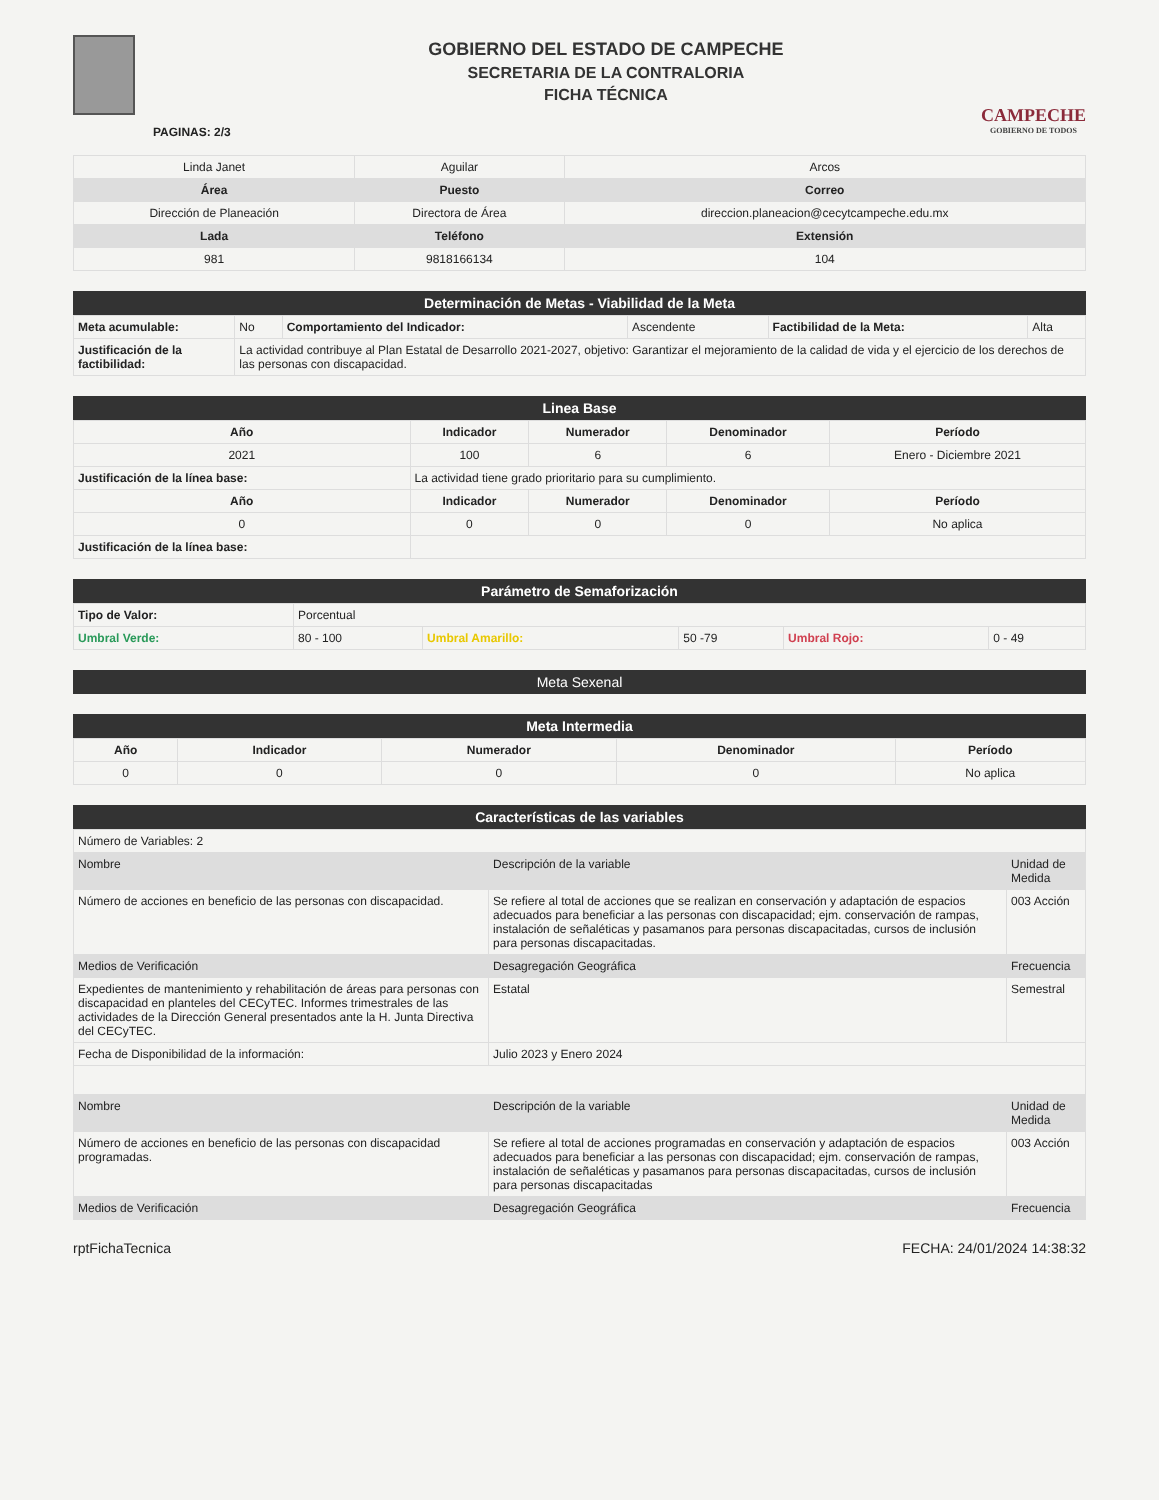PAGINAS: 2/3
GOBIERNO DEL ESTADO DE CAMPECHE
SECRETARIA DE LA CONTRALORIA
FICHA TÉCNICA
CAMPECHE
GOBIERNO DE TODOS
| Linda Janet | Aguilar | Arcos |
| Área | Puesto | Correo |
| Dirección de Planeación | Directora de Área | direccion.planeacion@cecytcampeche.edu.mx |
| Lada | Teléfono | Extensión |
| 981 | 9818166134 | 104 |
Determinación de Metas - Viabilidad de la Meta
| Meta acumulable: | No | Comportamiento del Indicador: | Ascendente | Factibilidad de la Meta: | Alta |
| Justificación de la factibilidad: | La actividad contribuye al Plan Estatal de Desarrollo 2021-2027, objetivo: Garantizar el mejoramiento de la calidad de vida y el ejercicio de los derechos de las personas con discapacidad. | | | | |
Linea Base
| Año | Indicador | Numerador | Denominador | Período |
| --- | --- | --- | --- | --- |
| 2021 | 100 | 6 | 6 | Enero - Diciembre 2021 |
| Justificación de la línea base: | La actividad tiene grado prioritario para su cumplimiento. | | | |
| Año | Indicador | Numerador | Denominador | Período |
| 0 | 0 | 0 | 0 | No aplica |
| Justificación de la línea base: | | | | |
Parámetro de Semaforización
| Tipo de Valor: | Porcentual | | | | |
| Umbral Verde: | 80 - 100 | Umbral Amarillo: | 50 -79 | Umbral Rojo: | 0 - 49 |
Meta Sexenal
Meta Intermedia
| Año | Indicador | Numerador | Denominador | Período |
| --- | --- | --- | --- | --- |
| 0 | 0 | 0 | 0 | No aplica |
Características de las variables
| Número de Variables: 2 | | |
| Nombre | Descripción de la variable | Unidad de Medida |
| Número de acciones en beneficio de las personas con discapacidad. | Se refiere al total de acciones que se realizan en conservación y adaptación de espacios adecuados para beneficiar a las personas con discapacidad; ejm. conservación de rampas, instalación de señaléticas y pasamanos para personas discapacitadas, cursos de inclusión para personas discapacitadas. | 003 Acción |
| Medios de Verificación | Desagregación Geográfica | Frecuencia |
| Expedientes de mantenimiento y rehabilitación de áreas para personas con discapacidad en planteles del CECyTEC. Informes trimestrales de las actividades de la Dirección General presentados ante la H. Junta Directiva del CECyTEC. | Estatal | Semestral |
| Fecha de Disponibilidad de la información: | Julio 2023 y Enero 2024 | |
| Nombre | Descripción de la variable | Unidad de Medida |
| Número de acciones en beneficio de las personas con discapacidad programadas. | Se refiere al total de acciones programadas en conservación y adaptación de espacios adecuados para beneficiar a las personas con discapacidad; ejm. conservación de rampas, instalación de señaléticas y pasamanos para personas discapacitadas, cursos de inclusión para personas discapacitadas | 003 Acción |
| Medios de Verificación | Desagregación Geográfica | Frecuencia |
rptFichaTecnica FECHA: 24/01/2024 14:38:32